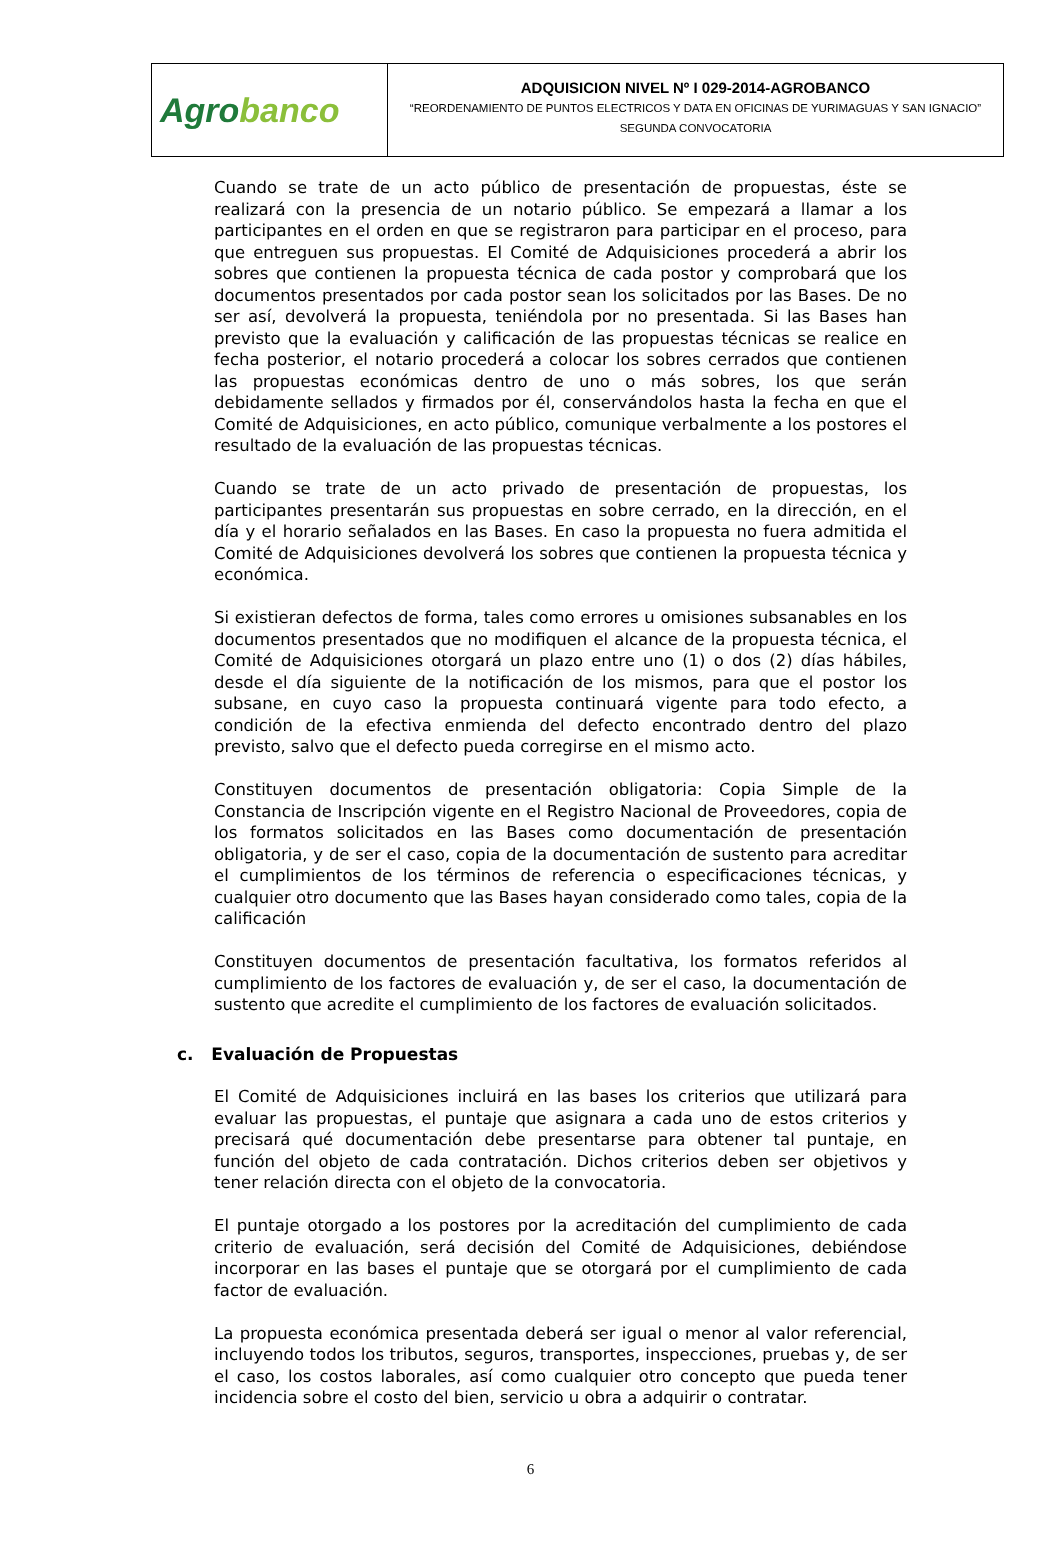| Agro banco | ADQUISICION NIVEL Nº I 029-2014-AGROBANCO “REORDENAMIENTO DE PUNTOS ELECTRICOS Y DATA EN OFICINAS DE YURIMAGUAS Y SAN IGNACIO” SEGUNDA CONVOCATORIA |
Cuando se trate de un acto público de presentación de propuestas, éste se realizará con la presencia de un notario público. Se empezará a llamar a los participantes en el orden en que se registraron para participar en el proceso, para que entreguen sus propuestas. El Comité de Adquisiciones procederá a abrir los sobres que contienen la propuesta técnica de cada postor y comprobará que los documentos presentados por cada postor sean los solicitados por las Bases. De no ser así, devolverá la propuesta, teniéndola por no presentada. Si las Bases han previsto que la evaluación y calificación de las propuestas técnicas se realice en fecha posterior, el notario procederá a colocar los sobres cerrados que contienen las propuestas económicas dentro de uno o más sobres, los que serán debidamente sellados y firmados por él, conservándolos hasta la fecha en que el Comité de Adquisiciones, en acto público, comunique verbalmente a los postores el resultado de la evaluación de las propuestas técnicas.
Cuando se trate de un acto privado de presentación de propuestas, los participantes presentarán sus propuestas en sobre cerrado, en la dirección, en el día y el horario señalados en las Bases. En caso la propuesta no fuera admitida el Comité de Adquisiciones devolverá los sobres que contienen la propuesta técnica y económica.
Si existieran defectos de forma, tales como errores u omisiones subsanables en los documentos presentados que no modifiquen el alcance de la propuesta técnica, el Comité de Adquisiciones otorgará un plazo entre uno (1) o dos (2) días hábiles, desde el día siguiente de la notificación de los mismos, para que el postor los subsane, en cuyo caso la propuesta continuará vigente para todo efecto, a condición de la efectiva enmienda del defecto encontrado dentro del plazo previsto, salvo que el defecto pueda corregirse en el mismo acto.
Constituyen documentos de presentación obligatoria: Copia Simple de la Constancia de Inscripción vigente en el Registro Nacional de Proveedores, copia de los formatos solicitados en las Bases como documentación de presentación obligatoria, y de ser el caso, copia de la documentación de sustento para acreditar el cumplimientos de los términos de referencia o especificaciones técnicas, y cualquier otro documento que las Bases hayan considerado como tales, copia de la calificación
Constituyen documentos de presentación facultativa, los formatos referidos al cumplimiento de los factores de evaluación y, de ser el caso, la documentación de sustento que acredite el cumplimiento de los factores de evaluación solicitados.
c. Evaluación de Propuestas
El Comité de Adquisiciones incluirá en las bases los criterios que utilizará para evaluar las propuestas, el puntaje que asignara a cada uno de estos criterios y precisará qué documentación debe presentarse para obtener tal puntaje, en función del objeto de cada contratación. Dichos criterios deben ser objetivos y tener relación directa con el objeto de la convocatoria.
El puntaje otorgado a los postores por la acreditación del cumplimiento de cada criterio de evaluación, será decisión del Comité de Adquisiciones, debiéndose incorporar en las bases el puntaje que se otorgará por el cumplimiento de cada factor de evaluación.
La propuesta económica presentada deberá ser igual o menor al valor referencial, incluyendo todos los tributos, seguros, transportes, inspecciones, pruebas y, de ser el caso, los costos laborales, así como cualquier otro concepto que pueda tener incidencia sobre el costo del bien, servicio u obra a adquirir o contratar.
6